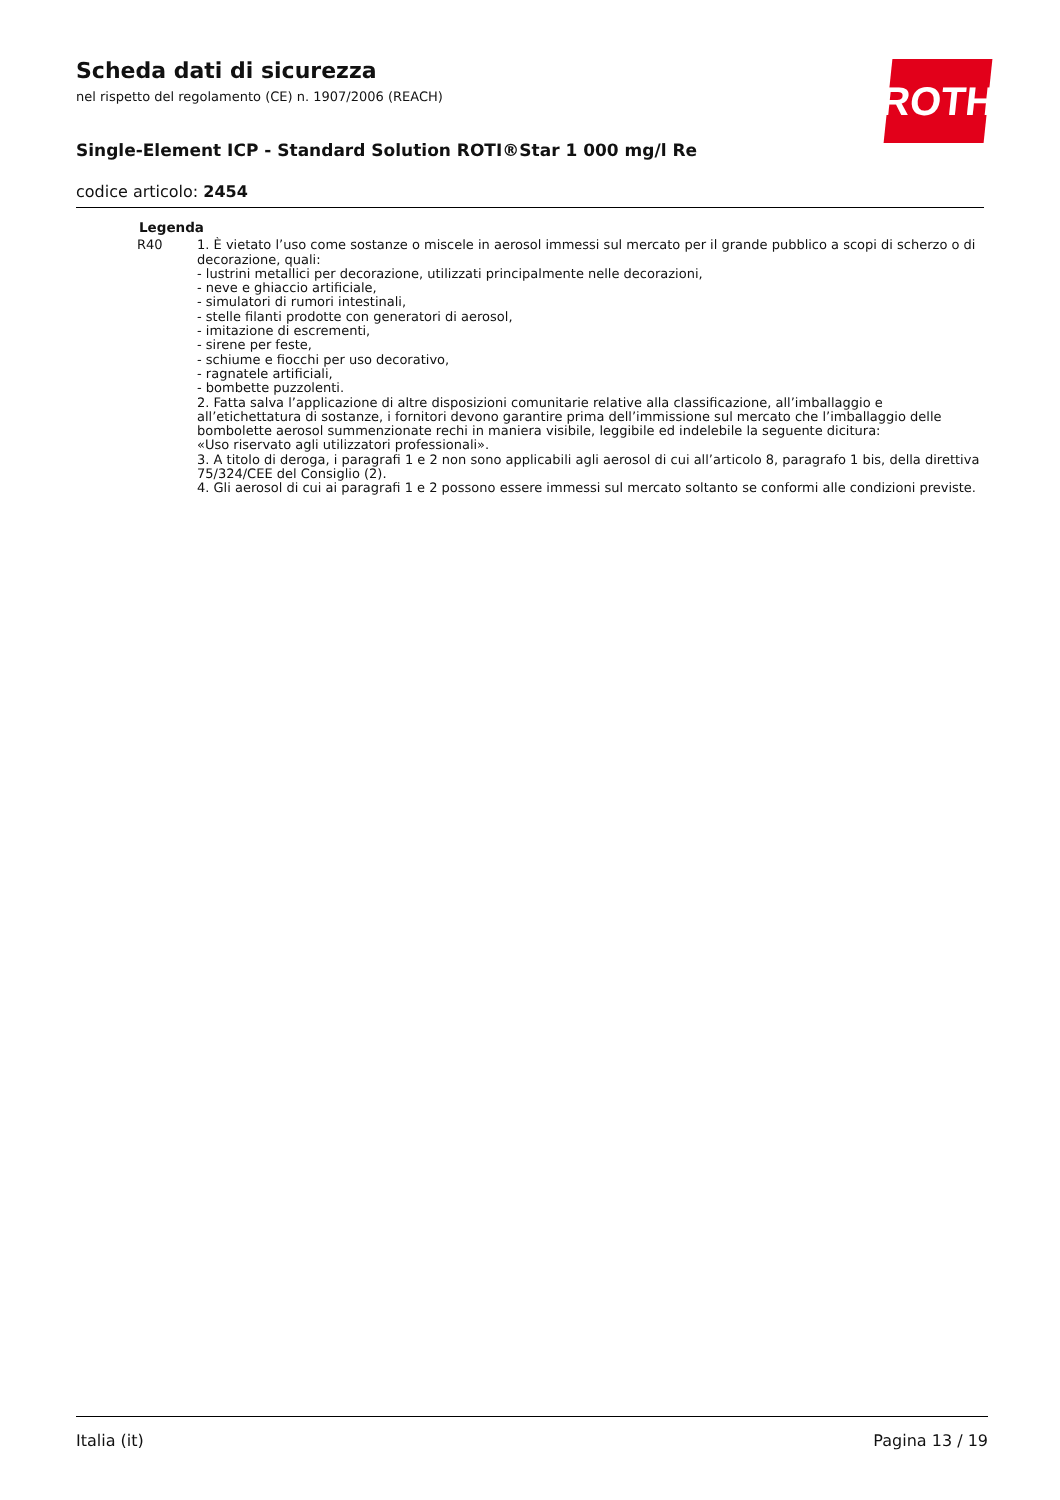ROTH
Scheda dati di sicurezza
nel rispetto del regolamento (CE) n. 1907/2006 (REACH)
Single-Element ICP - Standard Solution ROTI®Star 1 000 mg/l Re
codice articolo: 2454
Legenda
R40 1. È vietato l’uso come sostanze o miscele in aerosol immessi sul mercato per il grande pubblico a scopi di scherzo o di decorazione, quali:
- lustrini metallici per decorazione, utilizzati principalmente nelle decorazioni,
- neve e ghiaccio artificiale,
- simulatori di rumori intestinali,
- stelle filanti prodotte con generatori di aerosol,
- imitazione di escrementi,
- sirene per feste,
- schiume e fiocchi per uso decorativo,
- ragnatele artificiali,
- bombette puzzolenti.
2. Fatta salva l’applicazione di altre disposizioni comunitarie relative alla classificazione, all’imballaggio e all’etichettatura di sostanze, i fornitori devono garantire prima dell’immissione sul mercato che l’imballaggio delle bombolette aerosol summenzionate rechi in maniera visibile, leggibile ed indelebile la seguente dicitura:
«Uso riservato agli utilizzatori professionali».
3. A titolo di deroga, i paragrafi 1 e 2 non sono applicabili agli aerosol di cui all’articolo 8, paragrafo 1 bis, della direttiva 75/324/CEE del Consiglio (2).
4. Gli aerosol di cui ai paragrafi 1 e 2 possono essere immessi sul mercato soltanto se conformi alle condizioni previste.
Italia (it) Pagina 13 / 19